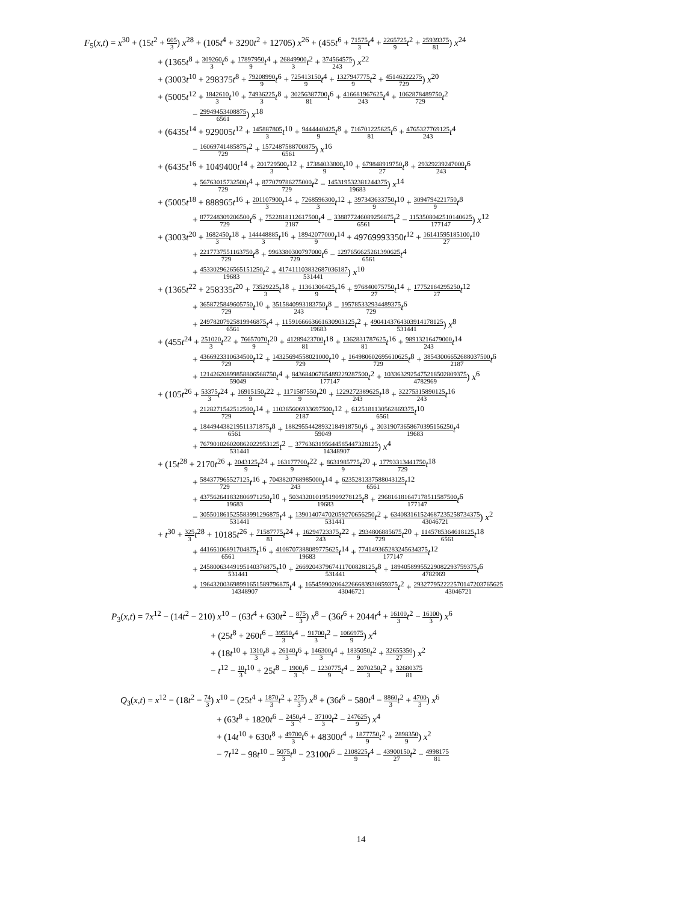F<sub>5</sub>(x,t) = x<sup>30</sup> + (15t<sup>2</sup> + 605 3) x<sup>28</sup> + (105t<sup>4</sup> + 3290t<sup>2</sup> + 12705) x<sup>26</sup> + (455t<sup>6</sup> + 71575 3 t<sup>4</sup> + 2265725 9 t<sup>2</sup> + 25939375 81) x<sup>24</sup>
+ (1365t<sup>8</sup> + 309260 3 t<sup>6</sup> + 17897950 9 t<sup>4</sup> + 26849900 3 t<sup>2</sup> + 374564575 243) x<sup>22</sup>
+ (3003t<sup>10</sup> + 298375t<sup>8</sup> + 79208990 9 t<sup>6</sup> + 725413150 9 t<sup>4</sup> + 1327947775 9 t<sup>2</sup> + 45146222275 729) x<sup>20</sup>
+ (5005t<sup>12</sup> + 1842610 3 t<sup>10</sup> + 74936225 3 t<sup>8</sup> + 30256387700 81 t<sup>6</sup> + 416681967625 243 t<sup>4</sup> + 1062878489750 729 t<sup>2</sup>
− 29949453408875 6561) x<sup>18</sup>
+ (6435t<sup>14</sup> + 929005t<sup>12</sup> + 145887805 3 t<sup>10</sup> + 9444440425 9 t<sup>8</sup> + 716701225625 81 t<sup>6</sup> + 4765327769125 243 t<sup>4</sup>
− 16069741485875 729 t<sup>2</sup> + 1572487588700875 6561) x<sup>16</sup>
+ (6435t<sup>16</sup> + 1049400t<sup>14</sup> + 201729500 3 t<sup>12</sup> + 17384033800 9 t<sup>10</sup> + 679848919750 27 t<sup>8</sup> + 29329239247000 243 t<sup>6</sup>
+ 56763015732500 729 t<sup>4</sup> + 877079786275000 729 t<sup>2</sup> − 145319532381244375 19683) x<sup>14</sup>
+ (5005t<sup>18</sup> + 888965t<sup>16</sup> + 201107900 3 t<sup>14</sup> + 7268596300 3 t<sup>12</sup> + 397343633750 9 t<sup>10</sup> + 3094794221750 9 t<sup>8</sup>
+ 877248309206500 729 t<sup>6</sup> + 7522818112617500 2187 t<sup>4</sup> − 338877246089256875 6561 t<sup>2</sup> − 1153508042510140625 177147) x<sup>12</sup>
+ (3003t<sup>20</sup> + 1682450 3 t<sup>18</sup> + 144448885 3 t<sup>16</sup> + 18942077000 9 t<sup>14</sup> + 49769993350t<sup>12</sup> + 16141595185100 27 t<sup>10</sup>
+ 2217737551163750 729 t<sup>8</sup> + 9963380300797000 729 t<sup>6</sup> − 1297656625261390625 6561 t<sup>4</sup>
+ 4533029626565151250 19683 t<sup>2</sup> + 417411103832687036187 531441) x<sup>10</sup>
+ (1365t<sup>22</sup> + 258335t<sup>20</sup> + 73529225 3 t<sup>18</sup> + 11361306425 9 t<sup>16</sup> + 976840075750 27 t<sup>14</sup> + 17752164295250 27 t<sup>12</sup>
+ 3658725849605750 729 t<sup>10</sup> + 3515840993183750 243 t<sup>8</sup> − 195785332934489375 729 t<sup>6</sup>
+ 24978207925819946875 6561 t<sup>4</sup> + 1159166663661630903125 19683 t<sup>2</sup> + 4904143764303914178125 531441) x<sup>8</sup>
+ (455t<sup>24</sup> + 251020 3 t<sup>22</sup> + 76657070 9 t<sup>20</sup> + 41289423700 81 t<sup>18</sup> + 1362831787625 81 t<sup>16</sup> + 98913216479000 243 t<sup>14</sup>
+ 4366923310634500 729 t<sup>12</sup> + 14325694558021000 729 t<sup>10</sup> + 164980602695610625 729 t<sup>8</sup> + 38543006652688037500 2187 t<sup>6</sup>
+ 1214262089985880656875​0 59049 t<sup>4</sup> + 843684067854892292875​00 177147 t<sup>2</sup> + 1033632925475218502809375 4782969) x<sup>6</sup>
+ (105t<sup>26</sup> + 53375 3 t<sup>24</sup> + 16915150 9 t<sup>22</sup> + 1171587550 9 t<sup>20</sup> + 1229272389625 243 t<sup>18</sup> + 32275315890125 243 t<sup>16</sup>
+ 2128271542512500 729 t<sup>14</sup> + 110365606933697500 2187 t<sup>12</sup> + 6125181130562869375 6561 t<sup>10</sup>
+ 18449443821951137187​5 6561 t<sup>8</sup> + 1882955442893218491875​0 59049 t<sup>6</sup> + 3031907365867039515625​0 19683 t<sup>4</sup>
+ 767901026020862022953125 531441 t<sup>2</sup> − 377636319564458544732812​5 14348907) x<sup>4</sup>
+ (15t<sup>28</sup> + 2170t<sup>26</sup> + 2043125 9 t<sup>24</sup> + 163177700 9 t<sup>22</sup> + 8631985775 9 t<sup>20</sup> + 17793313441750 729 t<sup>18</sup>
+ 584377965527125 729 t<sup>16</sup> + 7043820768985000 243 t<sup>14</sup> + 6235281337588043125 6561 t<sup>12</sup>
+ 437562641832806971250 19683 t<sup>10</sup> + 503432010195190927812​5 19683 t<sup>8</sup> + 2968161816471785115875​00 177147 t<sup>6</sup>
− 305501861525583991296875 531441 t<sup>4</sup> + 1390140747020592706562​50 531441 t<sup>2</sup> + 634083161524687235258734375 43046721) x<sup>2</sup>
+ t<sup>30</sup> + 325 3 t<sup>28</sup> + 10185t<sup>26</sup> + 71587775 81 t<sup>24</sup> + 16294723375 243 t<sup>22</sup> + 2934806885675 729 t<sup>20</sup> + 1145785364618125 6561 t<sup>18</sup>
+ 441661068917048​75 6561 t<sup>16</sup> + 4108707388089775625 19683 t<sup>14</sup> + 774149365283245634375 177147 t<sup>12</sup>
+ 245800634491951403768​75 531441 t<sup>10</sup> + 266920437967411700828125 531441 t<sup>8</sup> + 1894058995522908229375​9375 4782969 t<sup>6</sup>
+ 196432003698991651589796875 14348907 t<sup>4</sup> + 1654599020642266683930859375 43046721 t<sup>2</sup> + 2932779522225701472037656​25 43046721
P<sub>3</sub>(x,t) = 7x<sup>12</sup> − (14t<sup>2</sup> − 210) x<sup>10</sup> − (63t<sup>4</sup> + 630t<sup>2</sup> − 875 3) x<sup>8</sup> − (36t<sup>6</sup> + 2044t<sup>4</sup> + 16100 3 t<sup>2</sup> − 16100 3) x<sup>6</sup>
+ (25t<sup>8</sup> + 260t<sup>6</sup> − 39550 3 t<sup>4</sup> − 91700 3 t<sup>2</sup> − 1066975 9) x<sup>4</sup>
+ (18t<sup>10</sup> + 1310 3 t<sup>8</sup> + 26140 3 t<sup>6</sup> + 146300 3 t<sup>4</sup> + 1835050 9 t<sup>2</sup> + 32655350 27) x<sup>2</sup>
− t<sup>12</sup> − 10 3 t<sup>10</sup> + 25t<sup>8</sup> − 1900 3 t<sup>6</sup> − 1230775 9 t<sup>4</sup> − 2070250 3 t<sup>2</sup> + 32680375 81
Q<sub>3</sub>(x,t) = x<sup>12</sup> − (18t<sup>2</sup> − 74 3) x<sup>10</sup> − (25t<sup>4</sup> + 1870 3 t<sup>2</sup> + 275 3) x<sup>8</sup> + (36t<sup>6</sup> − 580t<sup>4</sup> − 8860 3 t<sup>2</sup> + 4700 3) x<sup>6</sup>
+ (63t<sup>8</sup> + 1820t<sup>6</sup> − 2450 3 t<sup>4</sup> − 37100 3 t<sup>2</sup> − 247625 9) x<sup>4</sup>
+ (14t<sup>10</sup> + 630t<sup>8</sup> + 49700 3 t<sup>6</sup> + 48300t<sup>4</sup> + 1877750 9 t<sup>2</sup> + 2898350 9) x<sup>2</sup>
− 7t<sup>12</sup> − 98t<sup>10</sup> − 5075 3 t<sup>8</sup> − 23100t<sup>6</sup> − 2108225 9 t<sup>4</sup> − 43900150 27 t<sup>2</sup> − 4998175 81
14